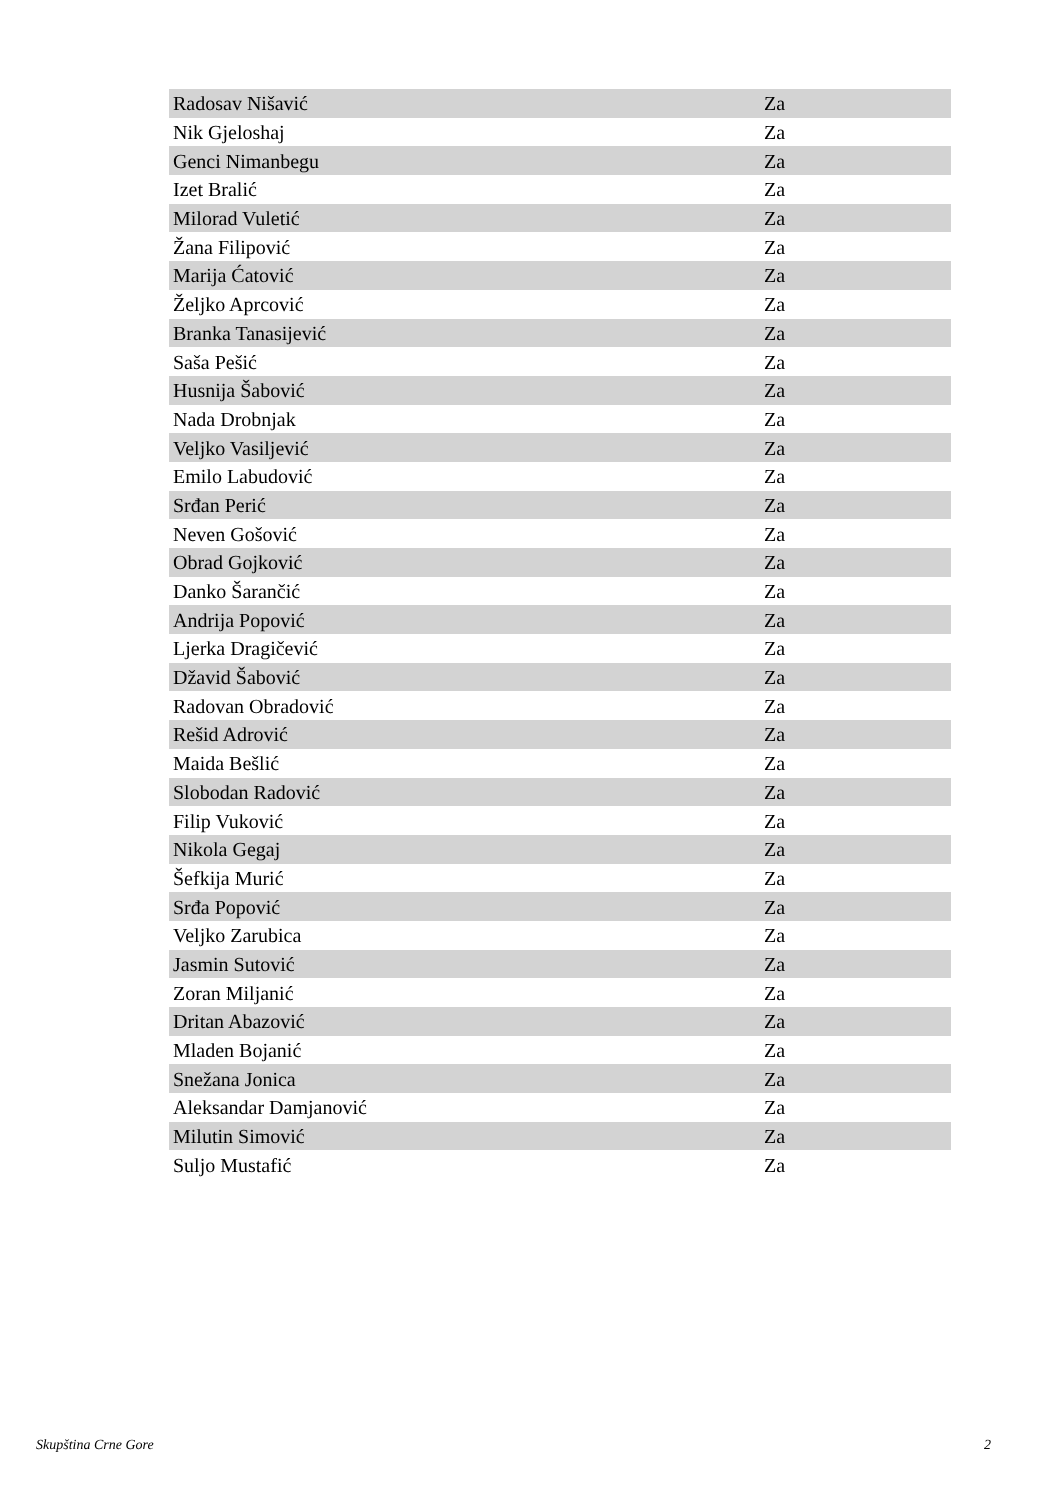| Radosav Nišavić | Za |
| Nik Gjeloshaj | Za |
| Genci Nimanbegu | Za |
| Izet Bralić | Za |
| Milorad Vuletić | Za |
| Žana Filipović | Za |
| Marija Ćatović | Za |
| Željko Aprcović | Za |
| Branka Tanasijević | Za |
| Saša Pešić | Za |
| Husnija Šabović | Za |
| Nada Drobnjak | Za |
| Veljko Vasiljević | Za |
| Emilo Labudović | Za |
| Srđan Perić | Za |
| Neven Gošović | Za |
| Obrad Gojković | Za |
| Danko Šarančić | Za |
| Andrija Popović | Za |
| Ljerka Dragičević | Za |
| Džavid Šabović | Za |
| Radovan Obradović | Za |
| Rešid Adrović | Za |
| Maida Bešlić | Za |
| Slobodan Radović | Za |
| Filip Vuković | Za |
| Nikola Gegaj | Za |
| Šefkija Murić | Za |
| Srđa Popović | Za |
| Veljko Zarubica | Za |
| Jasmin Sutović | Za |
| Zoran Miljanić | Za |
| Dritan Abazović | Za |
| Mladen Bojanić | Za |
| Snežana Jonica | Za |
| Aleksandar Damjanović | Za |
| Milutin Simović | Za |
| Suljo Mustafić | Za |
Skupština Crne Gore 2